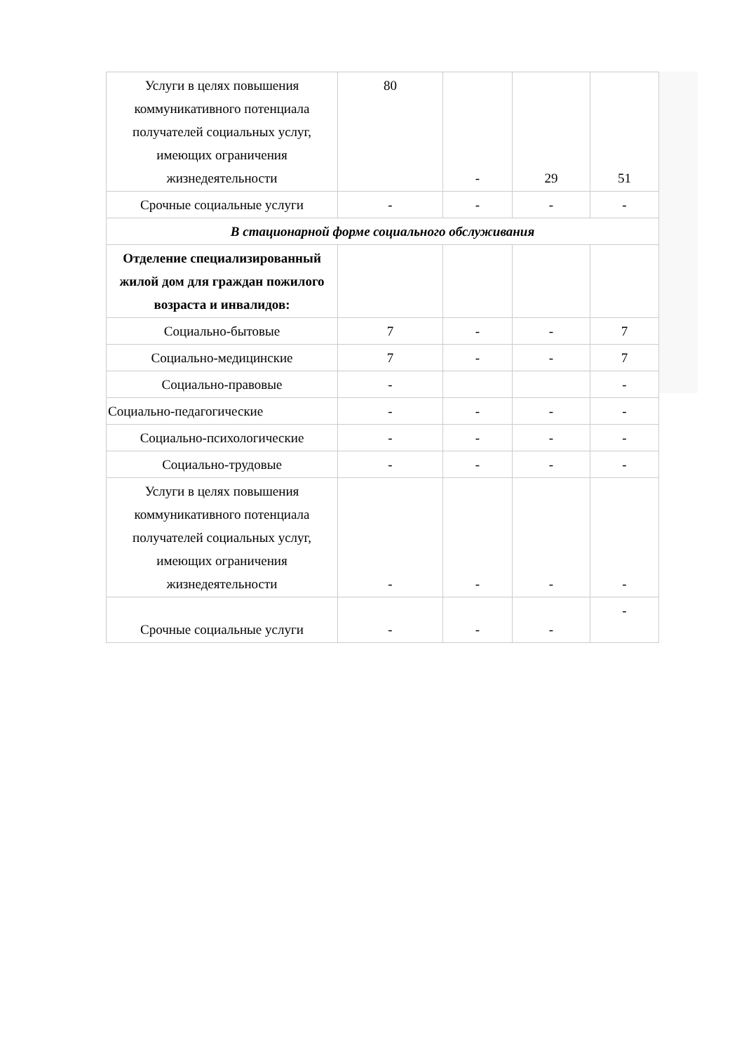| Услуги в целях повышения коммуникативного потенциала получателей социальных услуг, имеющих ограничения жизнедеятельности | 80 | - | 29 | 51 |
| Срочные социальные услуги | - | - | - | - |
| В стационарной форме социального обслуживания | | | | |
| Отделение специализированный жилой дом для граждан пожилого возраста и инвалидов: | | | | |
| Социально-бытовые | 7 | - | - | 7 |
| Социально-медицинские | 7 | - | - | 7 |
| Социально-правовые | - | | | - |
| Социально-педагогические | - | - | - | - |
| Социально-психологические | - | - | - | - |
| Социально-трудовые | - | - | - | - |
| Услуги в целях повышения коммуникативного потенциала получателей социальных услуг, имеющих ограничения жизнедеятельности | - | - | - | - |
| Срочные социальные услуги | - | - | - | - |